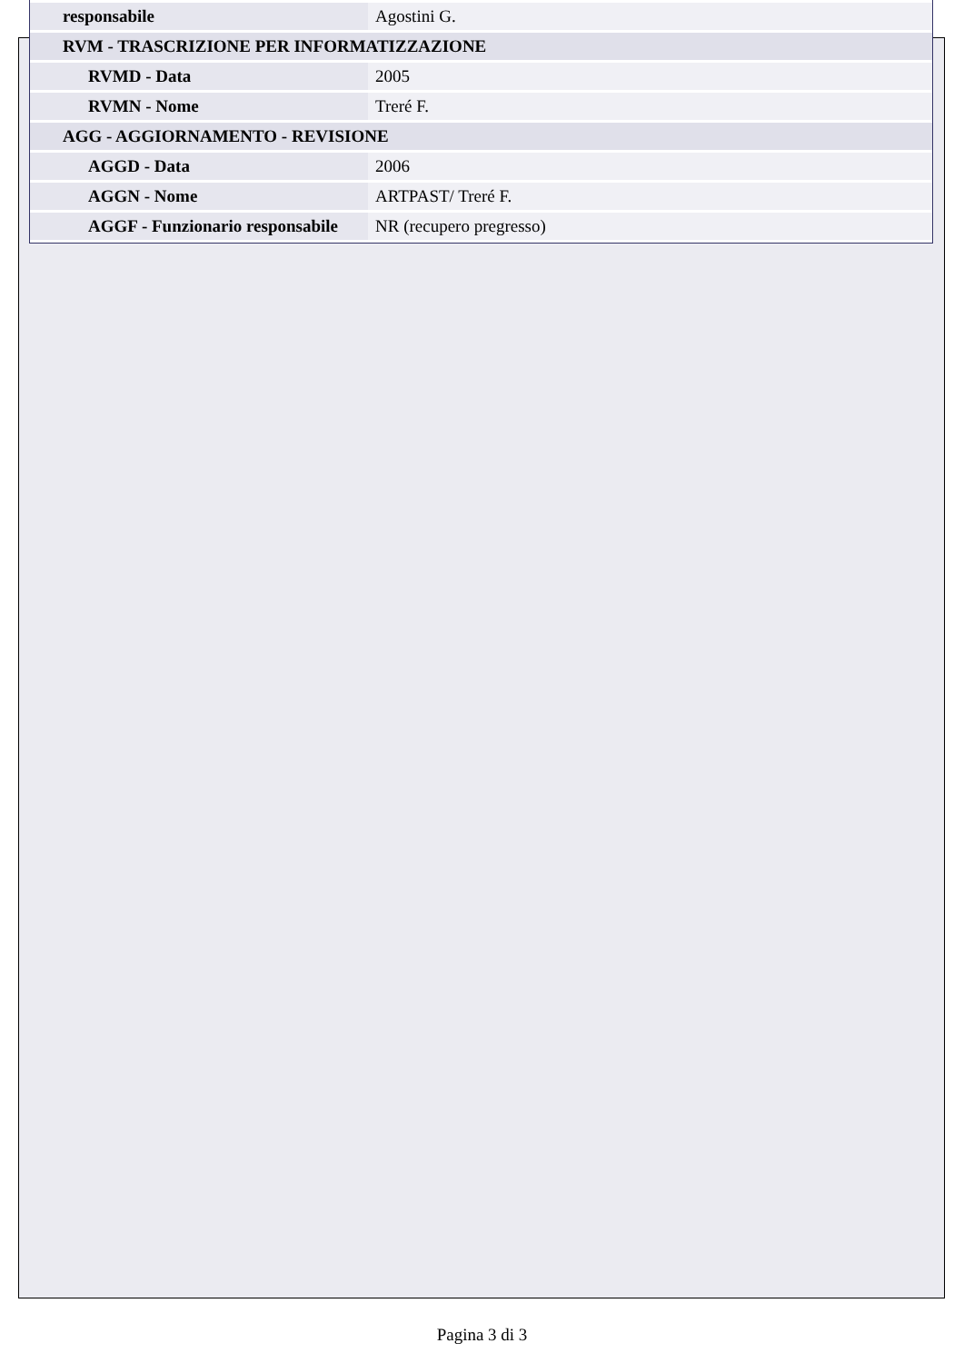| responsabile | Agostini G. |
| RVM - TRASCRIZIONE PER INFORMATIZZAZIONE | |
| RVMD - Data | 2005 |
| RVMN - Nome | Treré F. |
| AGG - AGGIORNAMENTO - REVISIONE | |
| AGGD - Data | 2006 |
| AGGN - Nome | ARTPAST/ Treré F. |
| AGGF - Funzionario responsabile | NR (recupero pregresso) |
Pagina 3 di 3